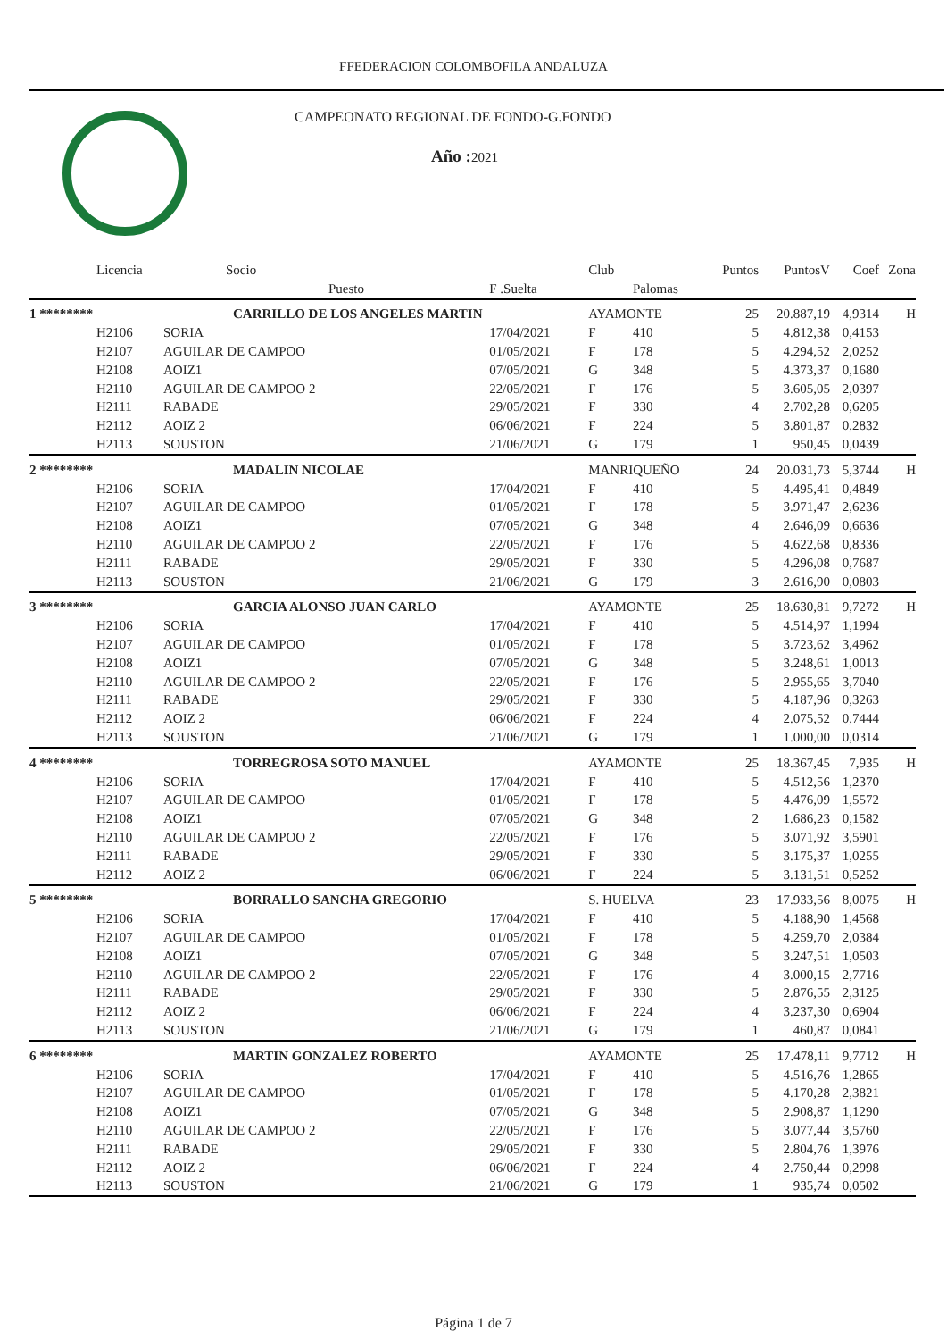FFEDERACION COLOMBOFILA ANDALUZA
CAMPEONATO REGIONAL DE FONDO-G.FONDO
Año :2021
| Licencia | Socio | | Club | | Puntos | PuntosV | Coef | Zona |
| --- | --- | --- | --- | --- | --- | --- | --- | --- |
| | Puesto | F .Suelta | | Palomas | | | | |
| 1 ******** | CARRILLO DE LOS ANGELES MARTIN | | AYAMONTE | | 25 | 20.887,19 | 4,9314 | H |
| H2106 | SORIA | 17/04/2021 | F | 410 | 5 | 4.812,38 | 0,4153 | |
| H2107 | AGUILAR DE CAMPOO | 01/05/2021 | F | 178 | 5 | 4.294,52 | 2,0252 | |
| H2108 | AOIZ1 | 07/05/2021 | G | 348 | 5 | 4.373,37 | 0,1680 | |
| H2110 | AGUILAR DE CAMPOO 2 | 22/05/2021 | F | 176 | 5 | 3.605,05 | 2,0397 | |
| H2111 | RABADE | 29/05/2021 | F | 330 | 4 | 2.702,28 | 0,6205 | |
| H2112 | AOIZ 2 | 06/06/2021 | F | 224 | 5 | 3.801,87 | 0,2832 | |
| H2113 | SOUSTON | 21/06/2021 | G | 179 | 1 | 950,45 | 0,0439 | |
| 2 ******** | MADALIN NICOLAE | | MANRIQUEÑO | | 24 | 20.031,73 | 5,3744 | H |
| H2106 | SORIA | 17/04/2021 | F | 410 | 5 | 4.495,41 | 0,4849 | |
| H2107 | AGUILAR DE CAMPOO | 01/05/2021 | F | 178 | 5 | 3.971,47 | 2,6236 | |
| H2108 | AOIZ1 | 07/05/2021 | G | 348 | 4 | 2.646,09 | 0,6636 | |
| H2110 | AGUILAR DE CAMPOO 2 | 22/05/2021 | F | 176 | 5 | 4.622,68 | 0,8336 | |
| H2111 | RABADE | 29/05/2021 | F | 330 | 5 | 4.296,08 | 0,7687 | |
| H2113 | SOUSTON | 21/06/2021 | G | 179 | 3 | 2.616,90 | 0,0803 | |
| 3 ******** | GARCIA ALONSO JUAN CARLO | | AYAMONTE | | 25 | 18.630,81 | 9,7272 | H |
| H2106 | SORIA | 17/04/2021 | F | 410 | 5 | 4.514,97 | 1,1994 | |
| H2107 | AGUILAR DE CAMPOO | 01/05/2021 | F | 178 | 5 | 3.723,62 | 3,4962 | |
| H2108 | AOIZ1 | 07/05/2021 | G | 348 | 5 | 3.248,61 | 1,0013 | |
| H2110 | AGUILAR DE CAMPOO 2 | 22/05/2021 | F | 176 | 5 | 2.955,65 | 3,7040 | |
| H2111 | RABADE | 29/05/2021 | F | 330 | 5 | 4.187,96 | 0,3263 | |
| H2112 | AOIZ 2 | 06/06/2021 | F | 224 | 4 | 2.075,52 | 0,7444 | |
| H2113 | SOUSTON | 21/06/2021 | G | 179 | 1 | 1.000,00 | 0,0314 | |
| 4 ******** | TORREGROSA SOTO MANUEL | | AYAMONTE | | 25 | 18.367,45 | 7,935 | H |
| H2106 | SORIA | 17/04/2021 | F | 410 | 5 | 4.512,56 | 1,2370 | |
| H2107 | AGUILAR DE CAMPOO | 01/05/2021 | F | 178 | 5 | 4.476,09 | 1,5572 | |
| H2108 | AOIZ1 | 07/05/2021 | G | 348 | 2 | 1.686,23 | 0,1582 | |
| H2110 | AGUILAR DE CAMPOO 2 | 22/05/2021 | F | 176 | 5 | 3.071,92 | 3,5901 | |
| H2111 | RABADE | 29/05/2021 | F | 330 | 5 | 3.175,37 | 1,0255 | |
| H2112 | AOIZ 2 | 06/06/2021 | F | 224 | 5 | 3.131,51 | 0,5252 | |
| 5 ******** | BORRALLO SANCHA GREGORIO | | S. HUELVA | | 23 | 17.933,56 | 8,0075 | H |
| H2106 | SORIA | 17/04/2021 | F | 410 | 5 | 4.188,90 | 1,4568 | |
| H2107 | AGUILAR DE CAMPOO | 01/05/2021 | F | 178 | 5 | 4.259,70 | 2,0384 | |
| H2108 | AOIZ1 | 07/05/2021 | G | 348 | 5 | 3.247,51 | 1,0503 | |
| H2110 | AGUILAR DE CAMPOO 2 | 22/05/2021 | F | 176 | 4 | 3.000,15 | 2,7716 | |
| H2111 | RABADE | 29/05/2021 | F | 330 | 5 | 2.876,55 | 2,3125 | |
| H2112 | AOIZ 2 | 06/06/2021 | F | 224 | 4 | 3.237,30 | 0,6904 | |
| H2113 | SOUSTON | 21/06/2021 | G | 179 | 1 | 460,87 | 0,0841 | |
| 6 ******** | MARTIN GONZALEZ ROBERTO | | AYAMONTE | | 25 | 17.478,11 | 9,7712 | H |
| H2106 | SORIA | 17/04/2021 | F | 410 | 5 | 4.516,76 | 1,2865 | |
| H2107 | AGUILAR DE CAMPOO | 01/05/2021 | F | 178 | 5 | 4.170,28 | 2,3821 | |
| H2108 | AOIZ1 | 07/05/2021 | G | 348 | 5 | 2.908,87 | 1,1290 | |
| H2110 | AGUILAR DE CAMPOO 2 | 22/05/2021 | F | 176 | 5 | 3.077,44 | 3,5760 | |
| H2111 | RABADE | 29/05/2021 | F | 330 | 5 | 2.804,76 | 1,3976 | |
| H2112 | AOIZ 2 | 06/06/2021 | F | 224 | 4 | 2.750,44 | 0,2998 | |
| H2113 | SOUSTON | 21/06/2021 | G | 179 | 1 | 935,74 | 0,0502 | |
Página 1 de 7